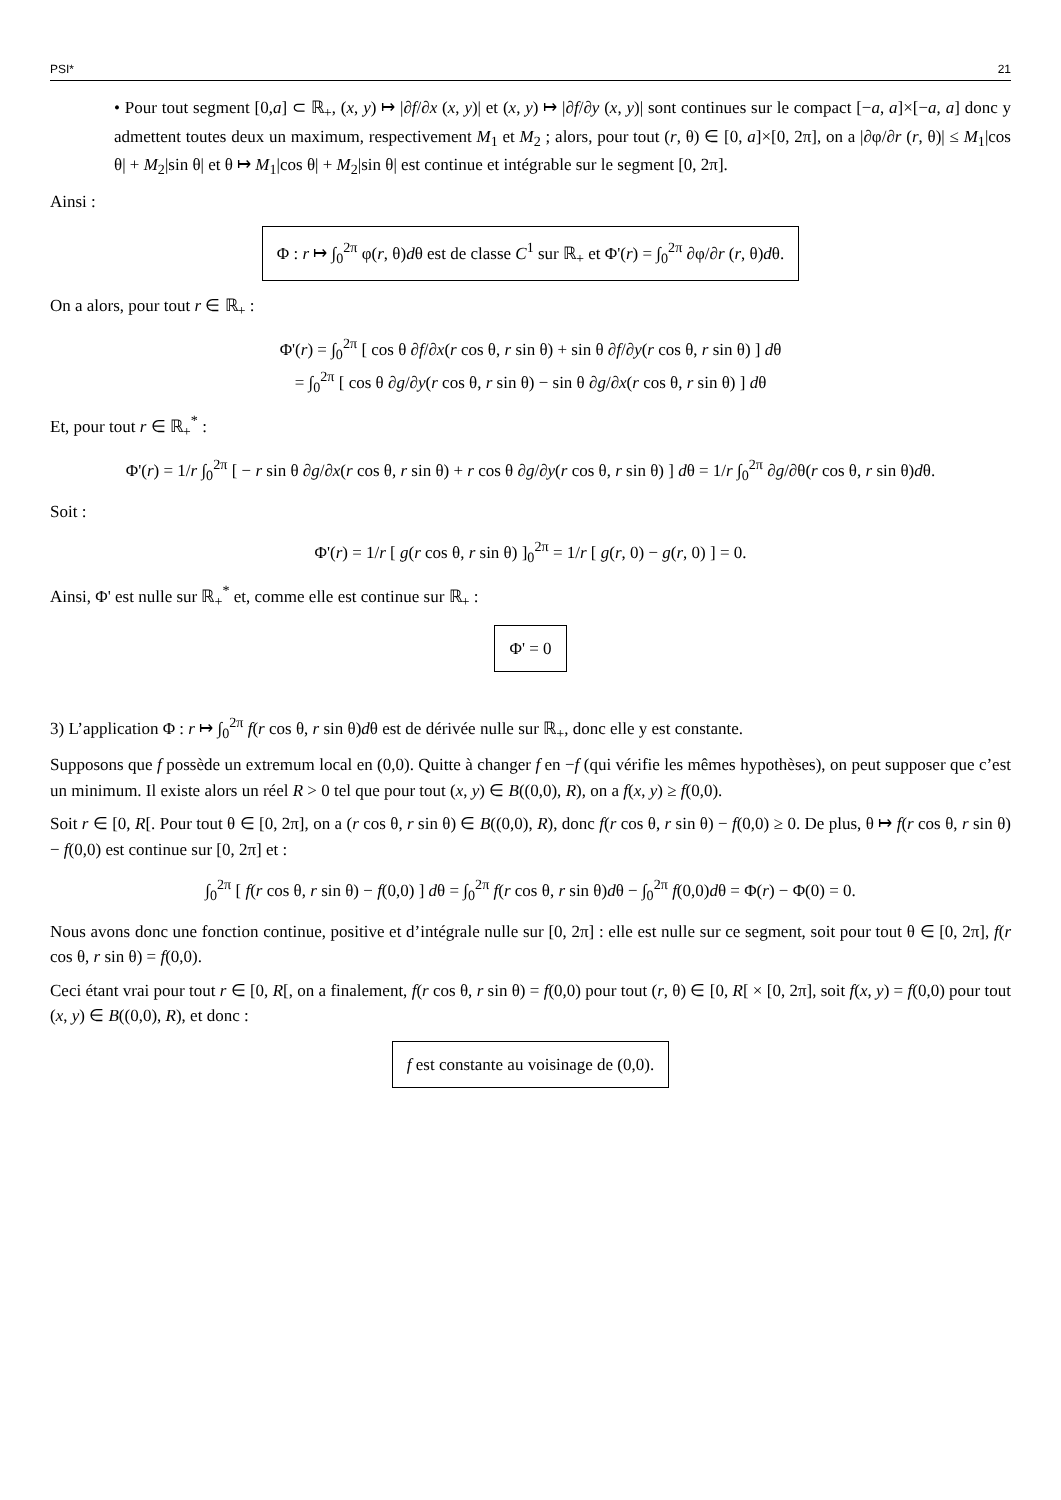PSI* 21
• Pour tout segment [0,a] ⊂ ℝ<sub>+</sub>, (x, y) ↦ |∂f/∂x (x, y)| et (x, y) ↦ |∂f/∂y (x, y)| sont continues sur le compact [−a, a]×[−a, a] donc y admettent toutes deux un maximum, respectivement M<sub>1</sub> et M<sub>2</sub> ; alors, pour tout (r, θ) ∈ [0, a]×[0, 2π], on a |∂φ/∂r (r, θ)| ≤ M<sub>1</sub>|cos θ| + M<sub>2</sub>|sin θ| et θ ↦ M<sub>1</sub>|cos θ| + M<sub>2</sub>|sin θ| est continue et intégrable sur le segment [0, 2π].
Ainsi :
Φ : r ↦ ∫<sub>0</sub><sup>2π</sup> φ(r, θ)dθ est de classe C<sup>1</sup> sur ℝ<sub>+</sub> et Φ'(r) = ∫<sub>0</sub><sup>2π</sup> ∂φ/∂r (r, θ)dθ.
On a alors, pour tout r ∈ ℝ<sub>+</sub> :
Φ'(r) = ∫<sub>0</sub><sup>2π</sup> [ cos θ ∂f/∂x(r cos θ, r sin θ) + sin θ ∂f/∂y(r cos θ, r sin θ) ] dθ
= ∫<sub>0</sub><sup>2π</sup> [ cos θ ∂g/∂y(r cos θ, r sin θ) − sin θ ∂g/∂x(r cos θ, r sin θ) ] dθ
Et, pour tout r ∈ ℝ<sub>+</sub><sup>*</sup> :
Φ'(r) = 1/r ∫<sub>0</sub><sup>2π</sup> [ − r sin θ ∂g/∂x(r cos θ, r sin θ) + r cos θ ∂g/∂y(r cos θ, r sin θ) ] dθ = 1/r ∫<sub>0</sub><sup>2π</sup> ∂g/∂θ(r cos θ, r sin θ)dθ.
Soit :
Φ'(r) = 1/r [ g(r cos θ, r sin θ) ]<sub>0</sub><sup>2π</sup> = 1/r [ g(r, 0) − g(r, 0) ] = 0.
Ainsi, Φ' est nulle sur ℝ<sub>+</sub><sup>*</sup> et, comme elle est continue sur ℝ<sub>+</sub> :
Φ' = 0
3) L’application Φ : r ↦ ∫<sub>0</sub><sup>2π</sup> f(r cos θ, r sin θ)dθ est de dérivée nulle sur ℝ<sub>+</sub>, donc elle y est constante.
Supposons que f possède un extremum local en (0,0). Quitte à changer f en −f (qui vérifie les mêmes hypothèses), on peut supposer que c’est un minimum. Il existe alors un réel R > 0 tel que pour tout (x, y) ∈ B((0,0), R), on a f(x, y) ≥ f(0,0).
Soit r ∈ [0, R[. Pour tout θ ∈ [0, 2π], on a (r cos θ, r sin θ) ∈ B((0,0), R), donc f(r cos θ, r sin θ) − f(0,0) ≥ 0. De plus, θ ↦ f(r cos θ, r sin θ) − f(0,0) est continue sur [0, 2π] et :
∫<sub>0</sub><sup>2π</sup> [ f(r cos θ, r sin θ) − f(0,0) ] dθ = ∫<sub>0</sub><sup>2π</sup> f(r cos θ, r sin θ)dθ − ∫<sub>0</sub><sup>2π</sup> f(0,0)dθ = Φ(r) − Φ(0) = 0.
Nous avons donc une fonction continue, positive et d’intégrale nulle sur [0, 2π] : elle est nulle sur ce segment, soit pour tout θ ∈ [0, 2π], f(r cos θ, r sin θ) = f(0,0).
Ceci étant vrai pour tout r ∈ [0, R[, on a finalement, f(r cos θ, r sin θ) = f(0,0) pour tout (r, θ) ∈ [0, R[ × [0, 2π], soit f(x, y) = f(0,0) pour tout (x, y) ∈ B((0,0), R), et donc :
f est constante au voisinage de (0,0).